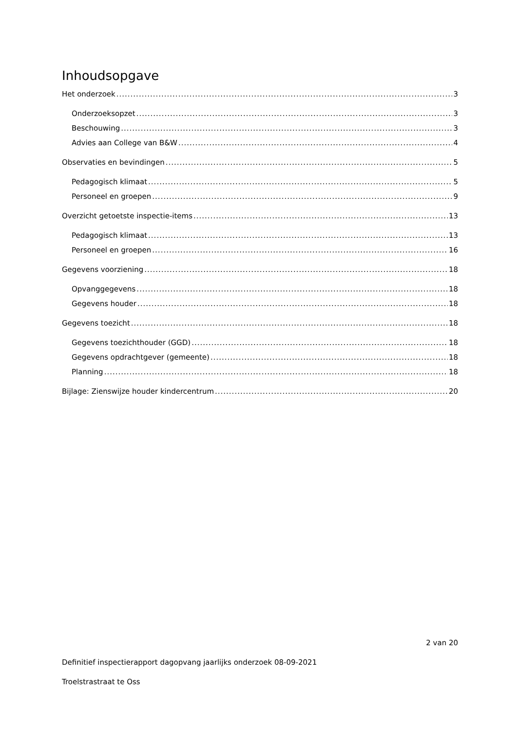Inhoudsopgave
Het onderzoek 3
Onderzoeksopzet 3
Beschouwing 3
Advies aan College van B&W 4
Observaties en bevindingen 5
Pedagogisch klimaat 5
Personeel en groepen 9
Overzicht getoetste inspectie-items 13
Pedagogisch klimaat 13
Personeel en groepen 16
Gegevens voorziening 18
Opvanggegevens 18
Gegevens houder 18
Gegevens toezicht 18
Gegevens toezichthouder (GGD) 18
Gegevens opdrachtgever (gemeente) 18
Planning 18
Bijlage: Zienswijze houder kindercentrum 20
2 van 20
Definitief inspectierapport dagopvang jaarlijks onderzoek 08-09-2021
Troelstrastraat te Oss